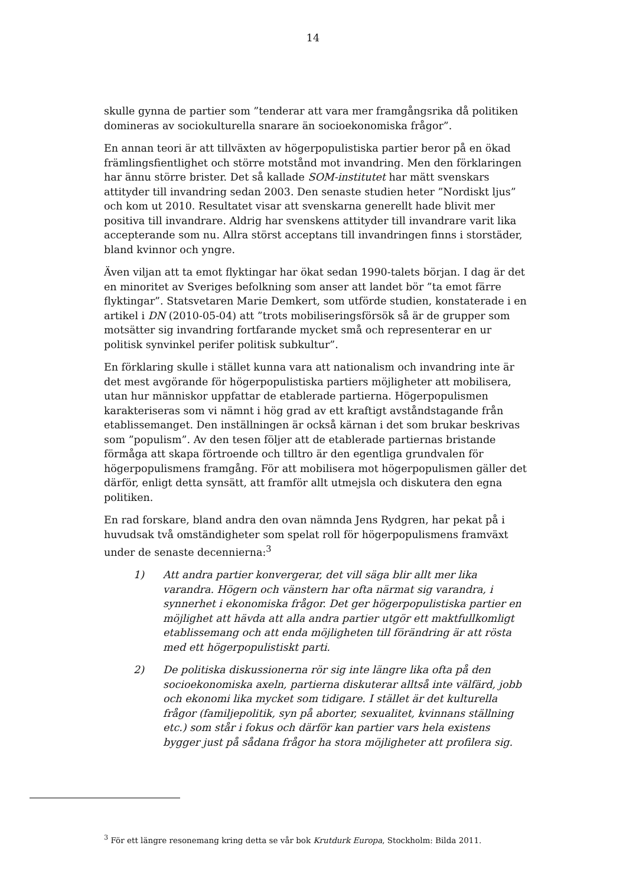14
skulle gynna de partier som ”tenderar att vara mer framgångsrika då politiken domineras av sociokulturella snarare än socioekonomiska frågor”.
En annan teori är att tillväxten av högerpopulistiska partier beror på en ökad främlingsfientlighet och större motstånd mot invandring. Men den förklaringen har ännu större brister. Det så kallade SOM-institutet har mätt svenskars attityder till invandring sedan 2003. Den senaste studien heter ”Nordiskt ljus” och kom ut 2010. Resultatet visar att svenskarna generellt hade blivit mer positiva till invandrare. Aldrig har svenskens attityder till invandrare varit lika accepterande som nu. Allra störst acceptans till invandringen finns i storstäder, bland kvinnor och yngre.
Även viljan att ta emot flyktingar har ökat sedan 1990-talets början. I dag är det en minoritet av Sveriges befolkning som anser att landet bör ”ta emot färre flyktingar”. Statsvetaren Marie Demkert, som utförde studien, konstaterade i en artikel i DN (2010-05-04) att ”trots mobiliseringsförsök så är de grupper som motsätter sig invandring fortfarande mycket små och representerar en ur politisk synvinkel perifer politisk subkultur”.
En förklaring skulle i stället kunna vara att nationalism och invandring inte är det mest avgörande för högerpopulistiska partiers möjligheter att mobilisera, utan hur människor uppfattar de etablerade partierna. Högerpopulismen karakteriseras som vi nämnt i hög grad av ett kraftigt avståndstagande från etablissemanget. Den inställningen är också kärnan i det som brukar beskrivas som ”populism”. Av den tesen följer att de etablerade partiernas bristande förmåga att skapa förtroende och tilltro är den egentliga grundvalen för högerpopulismens framgång. För att mobilisera mot högerpopulismen gäller det därför, enligt detta synsätt, att framför allt utmejsla och diskutera den egna politiken.
En rad forskare, bland andra den ovan nämnda Jens Rydgren, har pekat på i huvudsak två omständigheter som spelat roll för högerpopulismens framväxt under de senaste decennierna:<sup>3</sup>
1) Att andra partier konvergerar, det vill säga blir allt mer lika varandra. Högern och vänstern har ofta närmat sig varandra, i synnerhet i ekonomiska frågor. Det ger högerpopulistiska partier en möjlighet att hävda att alla andra partier utgör ett maktfullkomligt etablissemang och att enda möjligheten till förändring är att rösta med ett högerpopulistiskt parti.
2) De politiska diskussionerna rör sig inte längre lika ofta på den socioekonomiska axeln, partierna diskuterar alltså inte välfärd, jobb och ekonomi lika mycket som tidigare. I stället är det kulturella frågor (familjepolitik, syn på aborter, sexualitet, kvinnans ställning etc.) som står i fokus och därför kan partier vars hela existens bygger just på sådana frågor ha stora möjligheter att profilera sig.
<sup>3</sup> För ett längre resonemang kring detta se vår bok Krutdurk Europa, Stockholm: Bilda 2011.